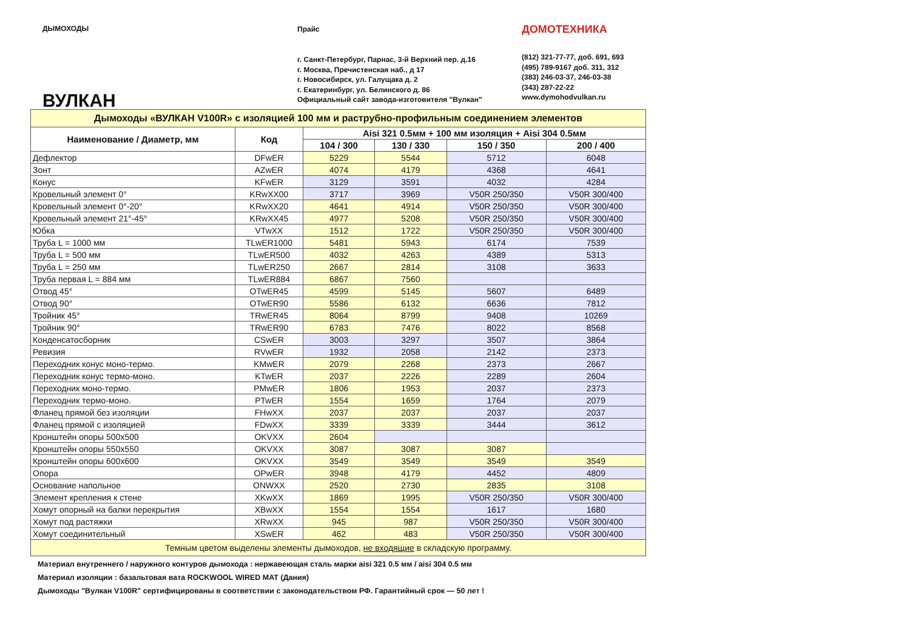ДЫМОХОДЫ
ВУЛКАН
Прайс
г. Санкт-Петербург, Парнас, 3-й Верхний пер. д.16
г. Москва, Пречистенская наб., д 17
г. Новосибирск, ул. Галущака д. 2
г. Екатеринбург, ул. Белинского д. 86
Официальный сайт завода-изготовителя "Вулкан"
ДОМОТЕХНИКА
(812) 321-77-77, доб. 691, 693
(495) 789-9167 доб. 311, 312
(383) 246-03-37, 246-03-38
(343) 287-22-22
www.dymohodvulkan.ru
| Дымоходы «ВУЛКАН V100R» с изоляцией 100 мм и раструбно-профильным соединением элементов | | | | | |
| Наименование / Диаметр, мм | Код | Aisi 321 0.5мм + 100 мм изоляция + Aisi 304 0.5мм | | | |
| | | 104 / 300 | 130 / 330 | 150 / 350 | 200 / 400 |
| Дефлектор | DFwER | 5229 | 5544 | 5712 | 6048 |
| Зонт | AZwER | 4074 | 4179 | 4368 | 4641 |
| Конус | KFwER | 3129 | 3591 | 4032 | 4284 |
| Кровельный элемент 0° | KRwXX00 | 3717 | 3969 | V50R 250/350 | V50R 300/400 |
| Кровельный элемент 0°-20° | KRwXX20 | 4641 | 4914 | V50R 250/350 | V50R 300/400 |
| Кровельный элемент 21°-45° | KRwXX45 | 4977 | 5208 | V50R 250/350 | V50R 300/400 |
| Юбка | VTwXX | 1512 | 1722 | V50R 250/350 | V50R 300/400 |
| Труба L = 1000 мм | TLwER1000 | 5481 | 5943 | 6174 | 7539 |
| Труба L = 500 мм | TLwER500 | 4032 | 4263 | 4389 | 5313 |
| Труба L = 250 мм | TLwER250 | 2667 | 2814 | 3108 | 3633 |
| Труба первая L = 884 мм | TLwER884 | 6867 | 7560 | | |
| Отвод 45° | OTwER45 | 4599 | 5145 | 5607 | 6489 |
| Отвод 90° | OTwER90 | 5586 | 6132 | 6636 | 7812 |
| Тройник 45° | TRwER45 | 8064 | 8799 | 9408 | 10269 |
| Тройник 90° | TRwER90 | 6783 | 7476 | 8022 | 8568 |
| Конденсатосборник | CSwER | 3003 | 3297 | 3507 | 3864 |
| Ревизия | RVwER | 1932 | 2058 | 2142 | 2373 |
| Переходник конус моно-термо. | KMwER | 2079 | 2268 | 2373 | 2667 |
| Переходник конус термо-моно. | KTwER | 2037 | 2226 | 2289 | 2604 |
| Переходник моно-термо. | PMwER | 1806 | 1953 | 2037 | 2373 |
| Переходник термо-моно. | PTwER | 1554 | 1659 | 1764 | 2079 |
| Фланец прямой без изоляции | FHwXX | 2037 | 2037 | 2037 | 2037 |
| Фланец прямой с изоляцией | FDwXX | 3339 | 3339 | 3444 | 3612 |
| Кронштейн опоры 500x500 | OKVXX | 2604 | | | |
| Кронштейн опоры 550x550 | OKVXX | 3087 | 3087 | 3087 | |
| Кронштейн опоры 600x600 | OKVXX | 3549 | 3549 | 3549 | 3549 |
| Опора | OPwER | 3948 | 4179 | 4452 | 4809 |
| Основание напольное | ONWXX | 2520 | 2730 | 2835 | 3108 |
| Элемент крепления к стене | XKwXX | 1869 | 1995 | V50R 250/350 | V50R 300/400 |
| Хомут опорный на балки перекрытия | XBwXX | 1554 | 1554 | 1617 | 1680 |
| Хомут под растяжки | XRwXX | 945 | 987 | V50R 250/350 | V50R 300/400 |
| Хомут соединительный | XSwER | 462 | 483 | V50R 250/350 | V50R 300/400 |
| Темным цветом выделены элементы дымоходов, не входящие в складскую программу. | | | | | |
Материал внутреннего / наружного контуров дымохода : нержавеющая сталь марки aisi 321 0.5 мм / aisi 304 0.5 мм
Материал изоляции : базальтовая вата ROCKWOOL WIRED MAT (Дания)
Дымоходы "Вулкан V100R" сертифицированы в соответствии с законодательством РФ. Гарантийный срок — 50 лет !